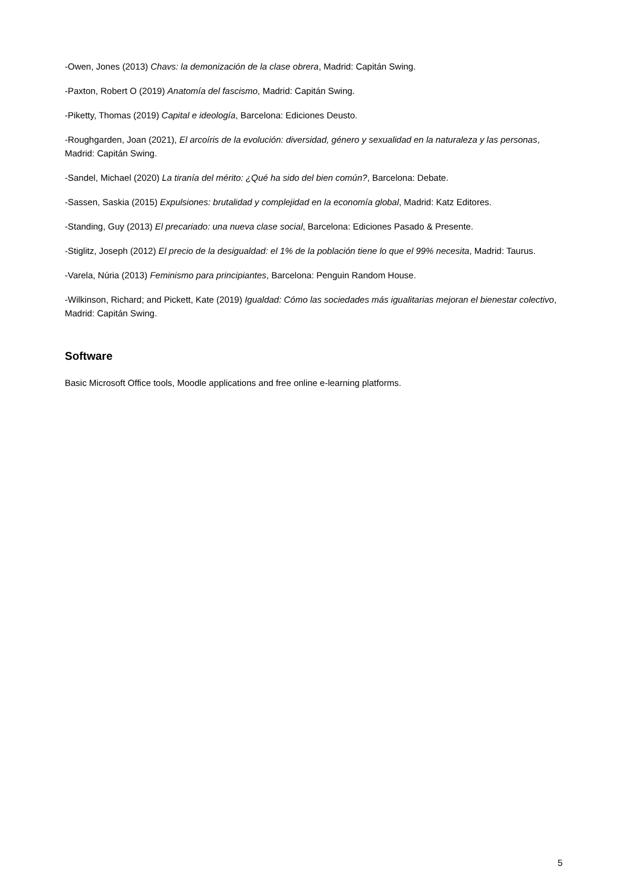-Owen, Jones (2013) Chavs: la demonización de la clase obrera, Madrid: Capitán Swing.
-Paxton, Robert O (2019) Anatomía del fascismo, Madrid: Capitán Swing.
-Piketty, Thomas (2019) Capital e ideología, Barcelona: Ediciones Deusto.
-Roughgarden, Joan (2021), El arcoíris de la evolución: diversidad, género y sexualidad en la naturaleza y las personas, Madrid: Capitán Swing.
-Sandel, Michael (2020) La tiranía del mérito: ¿Qué ha sido del bien común?, Barcelona: Debate.
-Sassen, Saskia (2015) Expulsiones: brutalidad y complejidad en la economía global, Madrid: Katz Editores.
-Standing, Guy (2013) El precariado: una nueva clase social, Barcelona: Ediciones Pasado & Presente.
-Stiglitz, Joseph (2012) El precio de la desigualdad: el 1% de la población tiene lo que el 99% necesita, Madrid: Taurus.
-Varela, Núria (2013) Feminismo para principiantes, Barcelona: Penguin Random House.
-Wilkinson, Richard; and Pickett, Kate (2019) Igualdad: Cómo las sociedades más igualitarias mejoran el bienestar colectivo, Madrid: Capitán Swing.
Software
Basic Microsoft Office tools, Moodle applications and free online e-learning platforms.
5